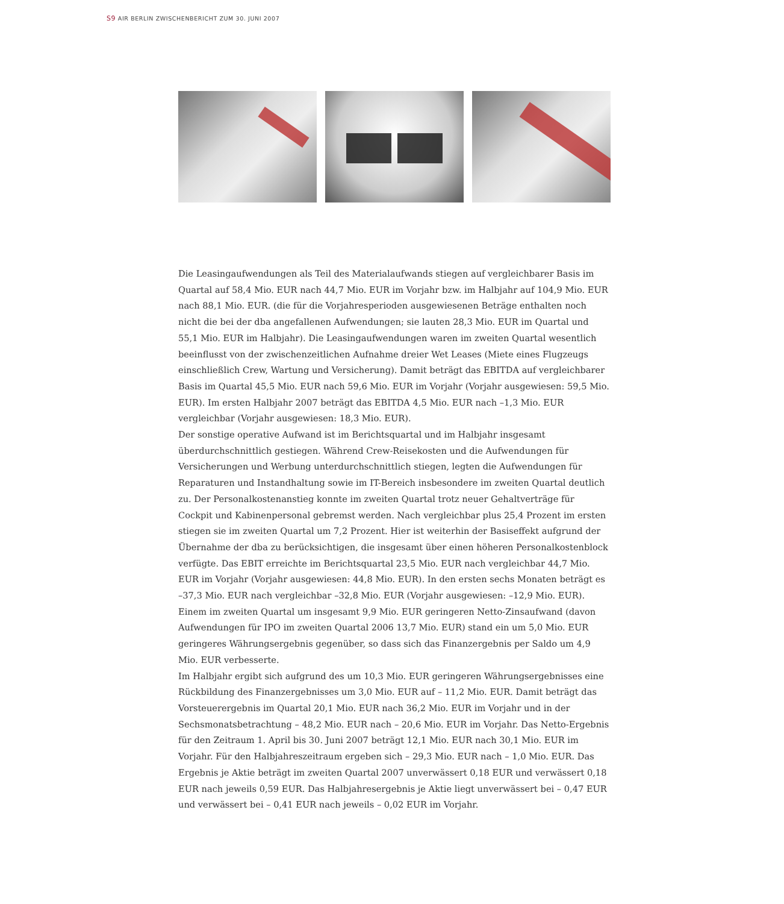S9 AIR BERLIN ZWISCHENBERICHT ZUM 30. JUNI 2007
Die Leasingaufwendungen als Teil des Materialaufwands stiegen auf vergleichbarer Basis im Quartal auf 58,4 Mio. EUR nach 44,7 Mio. EUR im Vorjahr bzw. im Halbjahr auf 104,9 Mio. EUR nach 88,1 Mio. EUR. (die für die Vorjahresperioden ausgewiesenen Beträge enthalten noch nicht die bei der dba angefallenen Aufwendungen; sie lauten 28,3 Mio. EUR im Quartal und 55,1 Mio. EUR im Halbjahr). Die Leasingaufwendungen waren im zweiten Quartal wesentlich beeinflusst von der zwischenzeitlichen Aufnahme dreier Wet Leases (Miete eines Flugzeugs einschließlich Crew, Wartung und Versicherung). Damit beträgt das EBITDA auf vergleichbarer Basis im Quartal 45,5 Mio. EUR nach 59,6 Mio. EUR im Vorjahr (Vorjahr ausgewiesen: 59,5 Mio. EUR). Im ersten Halbjahr 2007 beträgt das EBITDA 4,5 Mio. EUR nach –1,3 Mio. EUR vergleichbar (Vorjahr ausgewiesen: 18,3 Mio. EUR).
Der sonstige operative Aufwand ist im Berichtsquartal und im Halbjahr insgesamt überdurchschnittlich gestiegen. Während Crew-Reisekosten und die Aufwendungen für Versicherungen und Werbung unterdurchschnittlich stiegen, legten die Aufwendungen für Reparaturen und Instandhaltung sowie im IT-Bereich insbesondere im zweiten Quartal deutlich zu. Der Personalkostenanstieg konnte im zweiten Quartal trotz neuer Gehaltverträge für Cockpit und Kabinenpersonal gebremst werden. Nach vergleichbar plus 25,4 Prozent im ersten stiegen sie im zweiten Quartal um 7,2 Prozent. Hier ist weiterhin der Basiseffekt aufgrund der Übernahme der dba zu berücksichtigen, die insgesamt über einen höheren Personalkostenblock verfügte. Das EBIT erreichte im Berichtsquartal 23,5 Mio. EUR nach vergleichbar 44,7 Mio. EUR im Vorjahr (Vorjahr ausgewiesen: 44,8 Mio. EUR). In den ersten sechs Monaten beträgt es –37,3 Mio. EUR nach vergleichbar –32,8 Mio. EUR (Vorjahr ausgewiesen: –12,9 Mio. EUR).
Einem im zweiten Quartal um insgesamt 9,9 Mio. EUR geringeren Netto-Zinsaufwand (davon Aufwendungen für IPO im zweiten Quartal 2006 13,7 Mio. EUR) stand ein um 5,0 Mio. EUR geringeres Währungsergebnis gegenüber, so dass sich das Finanzergebnis per Saldo um 4,9 Mio. EUR verbesserte.
Im Halbjahr ergibt sich aufgrund des um 10,3 Mio. EUR geringeren Währungsergebnisses eine Rückbildung des Finanzergebnisses um 3,0 Mio. EUR auf – 11,2 Mio. EUR. Damit beträgt das Vorsteuerergebnis im Quartal 20,1 Mio. EUR nach 36,2 Mio. EUR im Vorjahr und in der Sechsmonatsbetrachtung – 48,2 Mio. EUR nach – 20,6 Mio. EUR im Vorjahr. Das Netto-Ergebnis für den Zeitraum 1. April bis 30. Juni 2007 beträgt 12,1 Mio. EUR nach 30,1 Mio. EUR im Vorjahr. Für den Halbjahreszeitraum ergeben sich – 29,3 Mio. EUR nach – 1,0 Mio. EUR. Das Ergebnis je Aktie beträgt im zweiten Quartal 2007 unverwässert 0,18 EUR und verwässert 0,18 EUR nach jeweils 0,59 EUR. Das Halbjahresergebnis je Aktie liegt unverwässert bei – 0,47 EUR und verwässert bei – 0,41 EUR nach jeweils – 0,02 EUR im Vorjahr.